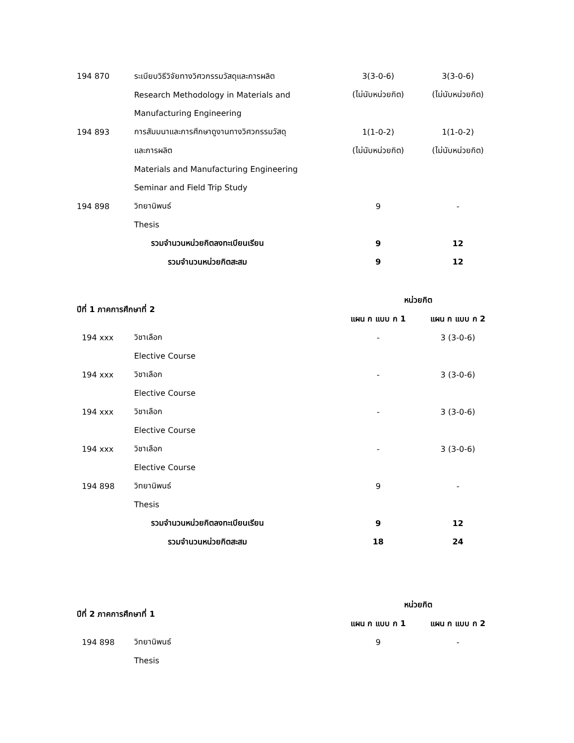| 194 870 | ระเบียบวิธีวิจัยทางวิศวกรรมวัสดุและการผลิต | 3(3-0-6) | 3(3-0-6) |
| | Research Methodology in Materials and | (ไม่นับหน่วยกิต) | (ไม่นับหน่วยกิต) |
| | Manufacturing Engineering | | |
| 194 893 | การสัมมนาและการศึกษาดูงานทางวิศวกรรมวัสดุ | 1(1-0-2) | 1(1-0-2) |
| | และการผลิต | (ไม่นับหน่วยกิต) | (ไม่นับหน่วยกิต) |
| | Materials and Manufacturing Engineering | | |
| | Seminar and Field Trip Study | | |
| 194 898 | วิทยานิพนธ์ | 9 | - |
| | Thesis | | |
| รวมจำนวนหน่วยกิตลงทะเบียนเรียน | | 9 | 12 |
| รวมจำนวนหน่วยกิตสะสม | | 9 | 12 |
| ปีที่ 1 ภาคการศึกษาที่ 2 | | หน่วยกิต | |
| --- | --- | --- | --- |
| | | แผน ก แบบ ก 1 | แผน ก แบบ ก 2 |
| 194 xxx | วิชาเลือก | - | 3 (3-0-6) |
| | Elective Course | | |
| 194 xxx | วิชาเลือก | - | 3 (3-0-6) |
| | Elective Course | | |
| 194 xxx | วิชาเลือก | - | 3 (3-0-6) |
| | Elective Course | | |
| 194 xxx | วิชาเลือก | - | 3 (3-0-6) |
| | Elective Course | | |
| 194 898 | วิทยานิพนธ์ | 9 | - |
| | Thesis | | |
| รวมจำนวนหน่วยกิตลงทะเบียนเรียน | | 9 | 12 |
| รวมจำนวนหน่วยกิตสะสม | | 18 | 24 |
| ปีที่ 2 ภาคการศึกษาที่ 1 | | หน่วยกิต | |
| --- | --- | --- | --- |
| | | แผน ก แบบ ก 1 | แผน ก แบบ ก 2 |
| 194 898 | วิทยานิพนธ์ | 9 | - |
| | Thesis | | |